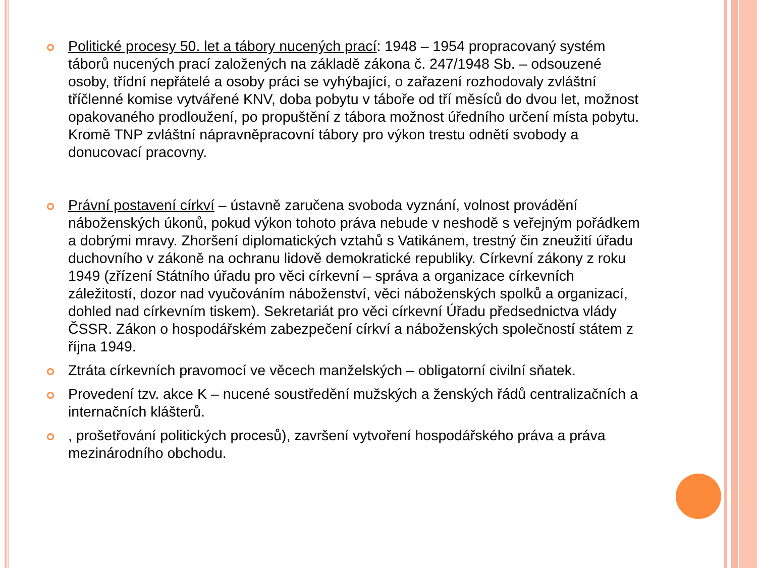Politické procesy 50. let a tábory nucených prací: 1948 – 1954 propracovaný systém táborů nucených prací založených na základě zákona č. 247/1948 Sb. – odsouzené osoby, třídní nepřátelé a osoby práci se vyhýbající, o zařazení rozhodovaly zvláštní tříčlenné komise vytvářené KNV, doba pobytu v táboře od tří měsíců do dvou let, možnost opakovaného prodloužení, po propuštění z tábora možnost úředního určení místa pobytu. Kromě TNP zvláštní nápravněpracovní tábory pro výkon trestu odnětí svobody a donucovací pracovny.
Právní postavení církví – ústavně zaručena svoboda vyznání, volnost provádění náboženských úkonů, pokud výkon tohoto práva nebude v neshodě s veřejným pořádkem a dobrými mravy. Zhoršení diplomatických vztahů s Vatikánem, trestný čin zneužití úřadu duchovního v zákoně na ochranu lidově demokratické republiky. Církevní zákony z roku 1949 (zřízení Státního úřadu pro věci církevní – správa a organizace církevních záležitostí, dozor nad vyučováním náboženství, věci náboženských spolků a organizací, dohled nad církevním tiskem). Sekretariát pro věci církevní Úřadu předsednictva vlády ČSSR. Zákon o hospodářském zabezpečení církví a náboženských společností státem z října 1949.
Ztráta církevních pravomocí ve věcech manželských – obligatorní civilní sňatek.
Provedení tzv. akce K – nucené soustředění mužských a ženských řádů centralizačních a internačních klášterů.
, prošetřování politických procesů), završení vytvoření hospodářského práva a práva mezinárodního obchodu.